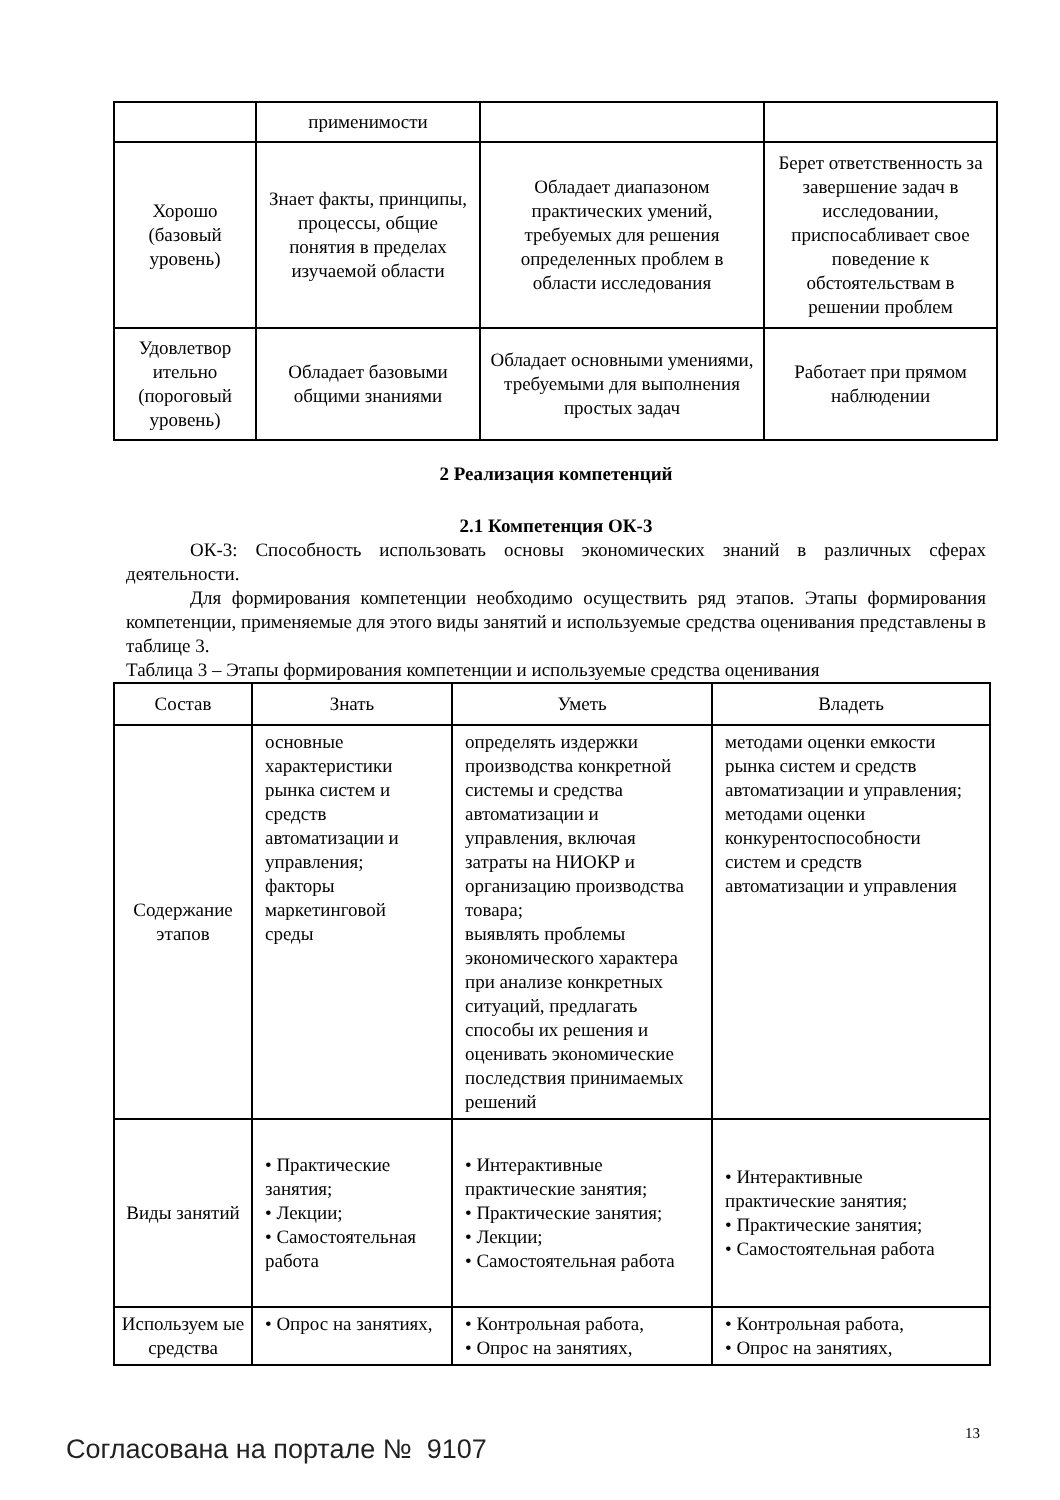| | применимости | | |
| Хорошо (базовый уровень) | Знает факты, принципы, процессы, общие понятия в пределах изучаемой области | Обладает диапазоном практических умений, требуемых для решения определенных проблем в области исследования | Берет ответственность за завершение задач в исследовании, приспосабливает свое поведение к обстоятельствам в решении проблем |
| Удовлетвор ительно (пороговый уровень) | Обладает базовыми общими знаниями | Обладает основными умениями, требуемыми для выполнения простых задач | Работает при прямом наблюдении |
2 Реализация компетенций
2.1 Компетенция ОК-3
ОК-3: Способность использовать основы экономических знаний в различных сферах деятельности.
Для формирования компетенции необходимо осуществить ряд этапов. Этапы формирования компетенции, применяемые для этого виды занятий и используемые средства оценивания представлены в таблице 3.
Таблица 3 – Этапы формирования компетенции и используемые средства оценивания
| Состав | Знать | Уметь | Владеть |
| --- | --- | --- | --- |
| Содержание этапов | основные характеристики рынка систем и средств автоматизации и управления; факторы маркетинговой среды | определять издержки производства конкретной системы и средства автоматизации и управления, включая затраты на НИОКР и организацию производства товара; выявлять проблемы экономического характера при анализе конкретных ситуаций, предлагать способы их решения и оценивать экономические последствия принимаемых решений | методами оценки емкости рынка систем и средств автоматизации и управления; методами оценки конкурентоспособности систем и средств автоматизации и управления |
| Виды занятий | • Практические занятия; • Лекции; • Самостоятельная работа | • Интерактивные практические занятия; • Практические занятия; • Лекции; • Самостоятельная работа | • Интерактивные практические занятия; • Практические занятия; • Самостоятельная работа |
| Используем ые средства | • Опрос на занятиях, | • Контрольная работа, • Опрос на занятиях, | • Контрольная работа, • Опрос на занятиях, |
13
Согласована на портале № 9107